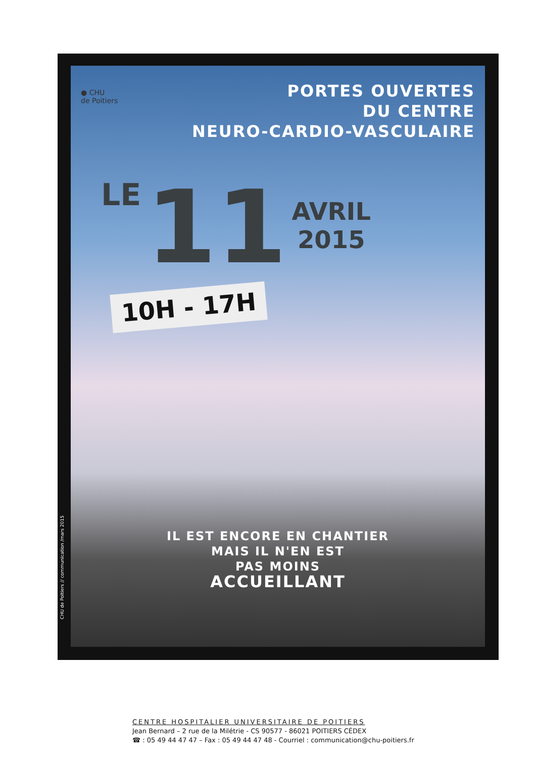● CHU
de Poitiers
PORTES OUVERTES
DU CENTRE
NEURO-CARDIO-VASCULAIRE
LE
11
AVRIL
2015
10H - 17H
IL EST ENCORE EN CHANTIER
MAIS IL N'EN EST
PAS MOINS
ACCUEILLANT
CHU de Poitiers // communication /mars 2015
CENTRE HOSPITALIER UNIVERSITAIRE DE POITIERS
Jean Bernard – 2 rue de la Milétrie - CS 90577 - 86021 POITIERS CÉDEX
☎ : 05 49 44 47 47 – Fax : 05 49 44 47 48 - Courriel : communication@chu-poitiers.fr